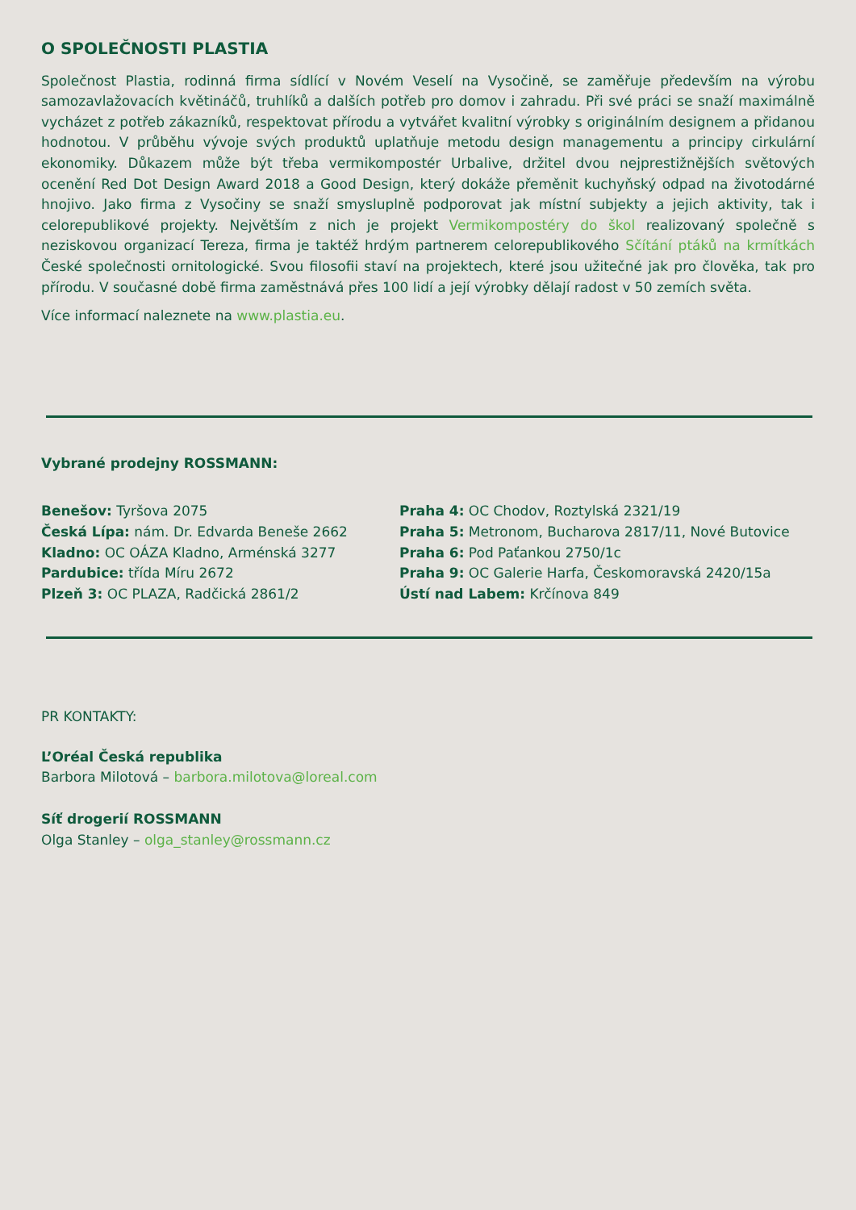O SPOLEČNOSTI PLASTIA
Společnost Plastia, rodinná firma sídlící v Novém Veselí na Vysočině, se zaměřuje především na výrobu samozavlažovacích květináčů, truhlíků a dalších potřeb pro domov i zahradu. Při své práci se snaží maximálně vycházet z potřeb zákazníků, respektovat přírodu a vytvářet kvalitní výrobky s originálním designem a přidanou hodnotou. V průběhu vývoje svých produktů uplatňuje metodu design managementu a principy cirkulární ekonomiky. Důkazem může být třeba vermikompostér Urbalive, držitel dvou nejprestižnějších světových ocenění Red Dot Design Award 2018 a Good Design, který dokáže přeměnit kuchyňský odpad na životodárné hnojivo. Jako firma z Vysočiny se snaží smysluplně podporovat jak místní subjekty a jejich aktivity, tak i celorepublikové projekty. Největším z nich je projekt Vermikompostéry do škol realizovaný společně s neziskovou organizací Tereza, firma je taktéž hrdým partnerem celorepublikového Sčítání ptáků na krmítkách České společnosti ornitologické. Svou filosofii staví na projektech, které jsou užitečné jak pro člověka, tak pro přírodu. V současné době firma zaměstnává přes 100 lidí a její výrobky dělají radost v 50 zemích světa.
Více informací naleznete na www.plastia.eu.
Vybrané prodejny ROSSMANN:
Benešov: Tyršova 2075
Česká Lípa: nám. Dr. Edvarda Beneše 2662
Kladno: OC OÁZA Kladno, Arménská 3277
Pardubice: třída Míru 2672
Plzeň 3: OC PLAZA, Radčická 2861/2
Praha 4: OC Chodov, Roztylská 2321/19
Praha 5: Metronom, Bucharova 2817/11, Nové Butovice
Praha 6: Pod Paťankou 2750/1c
Praha 9: OC Galerie Harfa, Českomoravská 2420/15a
Ústí nad Labem: Krčínova 849
PR KONTAKTY:
L’Oréal Česká republika
Barbora Milotová – barbora.milotova@loreal.com
Síť drogerií ROSSMANN
Olga Stanley – olga_stanley@rossmann.cz